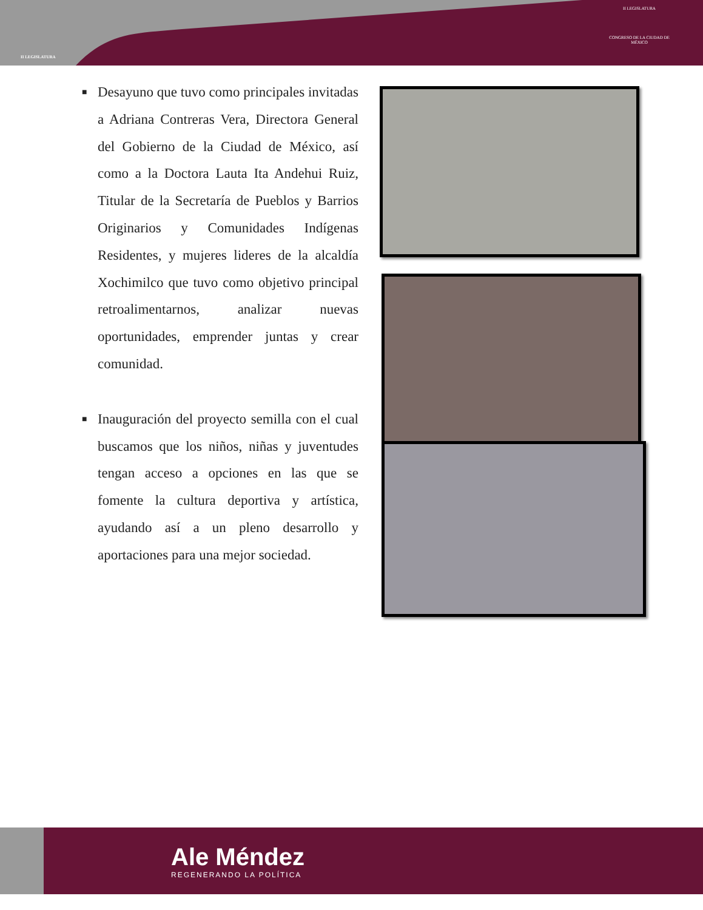II LEGISLATURA
II LEGISLATURA
CONGRESO DE LA CIUDAD DE MÉXICO
■ Desayuno que tuvo como principales invitadas a Adriana Contreras Vera, Directora General del Gobierno de la Ciudad de México, así como a la Doctora Lauta Ita Andehui Ruiz, Titular de la Secretaría de Pueblos y Barrios Originarios y Comunidades Indígenas Residentes, y mujeres lideres de la alcaldía Xochimilco que tuvo como objetivo principal retroalimentarnos, analizar nuevas oportunidades, emprender juntas y crear comunidad.
■ Inauguración del proyecto semilla con el cual buscamos que los niños, niñas y juventudes tengan acceso a opciones en las que se fomente la cultura deportiva y artística, ayudando así a un pleno desarrollo y aportaciones para una mejor sociedad.
Ale Méndez
REGENERANDO LA POLÍTICA